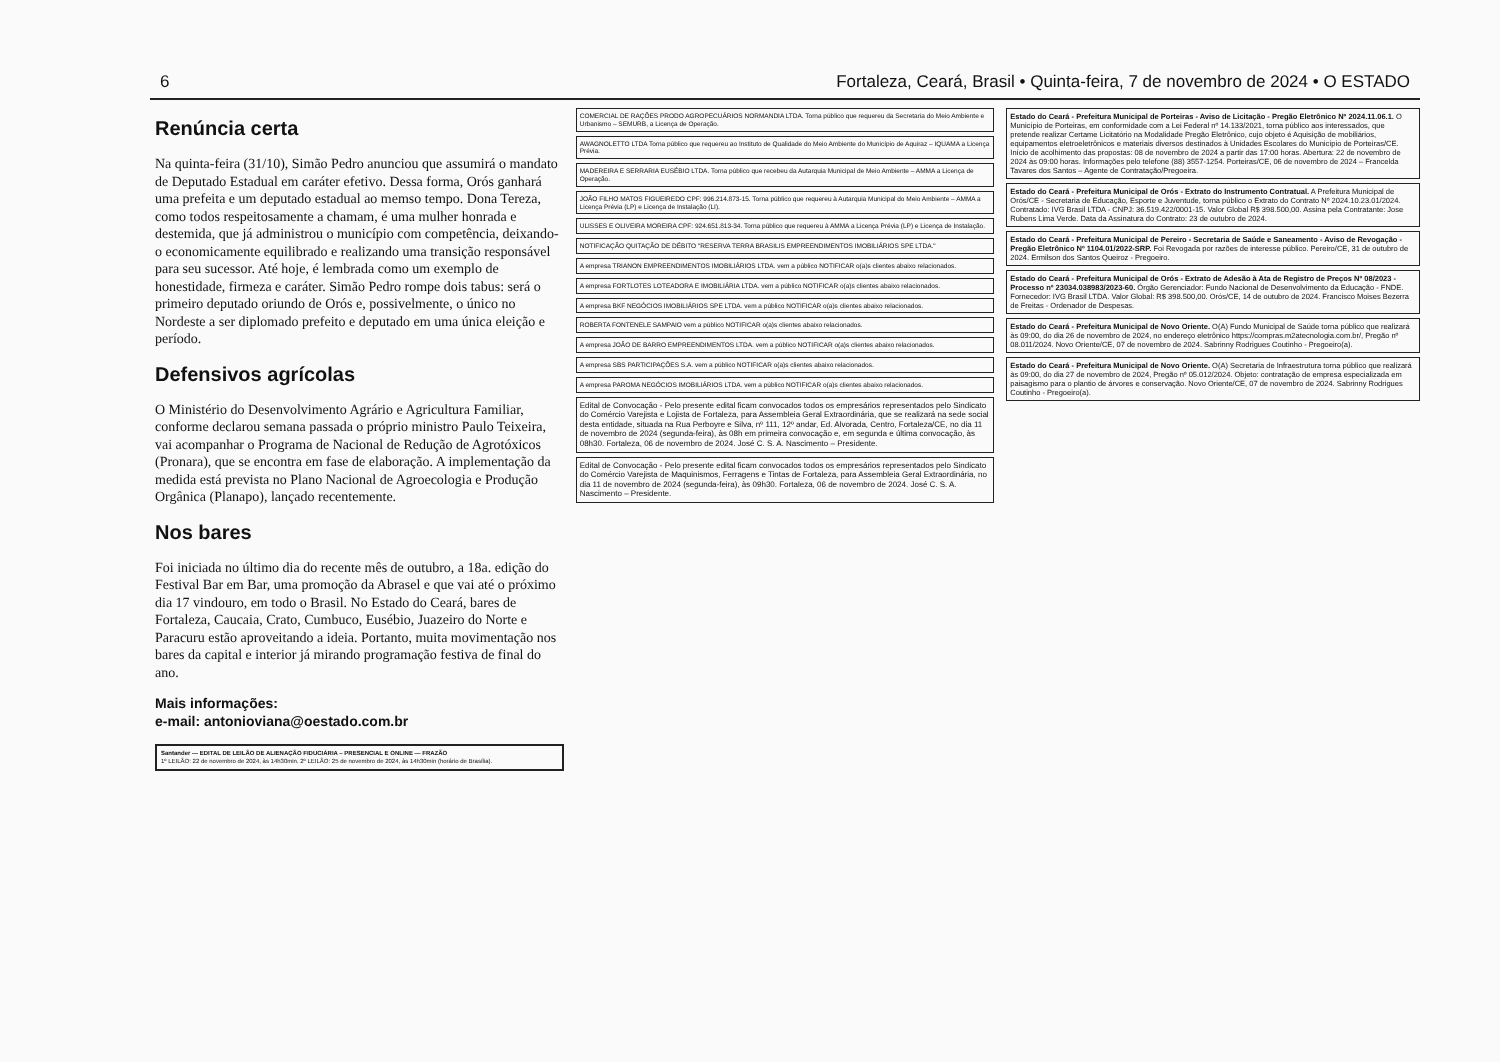6 Fortaleza, Ceará, Brasil • Quinta-feira, 7 de novembro de 2024 • O ESTADO
Renúncia certa
Na quinta-feira (31/10), Simão Pedro anunciou que assumirá o mandato de Deputado Estadual em caráter efetivo. Dessa forma, Orós ganhará uma prefeita e um deputado estadual ao memso tempo. Dona Tereza, como todos respeitosamente a chamam, é uma mulher honrada e destemida, que já administrou o município com competência, deixando-o economicamente equilibrado e realizando uma transição responsável para seu sucessor. Até hoje, é lembrada como um exemplo de honestidade, firmeza e caráter. Simão Pedro rompe dois tabus: será o primeiro deputado oriundo de Orós e, possivelmente, o único no Nordeste a ser diplomado prefeito e deputado em uma única eleição e período.
Defensivos agrícolas
O Ministério do Desenvolvimento Agrário e Agricultura Familiar, conforme declarou semana passada o próprio ministro Paulo Teixeira, vai acompanhar o Programa de Nacional de Redução de Agrotóxicos (Pronara), que se encontra em fase de elaboração. A implementação da medida está prevista no Plano Nacional de Agroecologia e Produção Orgânica (Planapo), lançado recentemente.
Nos bares
Foi iniciada no último dia do recente mês de outubro, a 18a. edição do Festival Bar em Bar, uma promoção da Abrasel e que vai até o próximo dia 17 vindouro, em todo o Brasil. No Estado do Ceará, bares de Fortaleza, Caucaia, Crato, Cumbuco, Eusébio, Juazeiro do Norte e Paracuru estão aproveitando a ideia. Portanto, muita movimentação nos bares da capital e interior já mirando programação festiva de final do ano.
Mais informações:
e-mail: antonioviana@oestado.com.br
Santander — EDITAL DE LEILÃO DE ALIENAÇÃO FIDUCIÁRIA – PRESENCIAL E ONLINE — FRAZÃO
1º LEILÃO: 22 de novembro de 2024, às 14h30min. 2º LEILÃO: 25 de novembro de 2024, às 14h30min (horário de Brasília).
COMERCIAL DE RAÇÕES PRODO AGROPECUÁRIOS NORMANDIA LTDA. Torna público que requereu da Secretaria do Meio Ambiente e Urbanismo – SEMURB, a Licença de Operação.
AWAGNOLETTO LTDA Torna público que requereu ao Instituto de Qualidade do Meio Ambiente do Município de Aquiraz – IQUAMA a Licença Prévia.
MADEREIRA E SERRARIA EUSÉBIO LTDA. Torna público que recebeu da Autarquia Municipal de Meio Ambiente – AMMA a Licença de Operação.
JOÃO FILHO MATOS FIGUEIREDO CPF: 996.214.873-15. Torna público que requereu à Autarquia Municipal do Meio Ambiente – AMMA a Licença Prévia (LP) e Licença de Instalação (LI).
ULISSES E OLIVEIRA MOREIRA CPF: 924.651.813-34. Torna público que requereu à AMMA a Licença Prévia (LP) e Licença de Instalação.
NOTIFICAÇÃO QUITAÇÃO DE DÉBITO "RESERVA TERRA BRASILIS EMPREENDIMENTOS IMOBILIÁRIOS SPE LTDA."
A empresa TRIANON EMPREENDIMENTOS IMOBILIÁRIOS LTDA. vem a público NOTIFICAR o(a)s clientes abaixo relacionados.
A empresa FORTLOTES LOTEADORA E IMOBILIÁRIA LTDA. vem a público NOTIFICAR o(a)s clientes abaixo relacionados.
A empresa BKF NEGÓCIOS IMOBILIÁRIOS SPE LTDA. vem a público NOTIFICAR o(a)s clientes abaixo relacionados.
ROBERTA FONTENELE SAMPAIO vem a público NOTIFICAR o(a)s clientes abaixo relacionados.
A empresa JOÃO DE BARRO EMPREENDIMENTOS LTDA. vem a público NOTIFICAR o(a)s clientes abaixo relacionados.
A empresa SBS PARTICIPAÇÕES S.A. vem a público NOTIFICAR o(a)s clientes abaixo relacionados.
A empresa PAROMA NEGÓCIOS IMOBILIÁRIOS LTDA. vem a público NOTIFICAR o(a)s clientes abaixo relacionados.
Edital de Convocação - Pelo presente edital ficam convocados todos os empresários representados pelo Sindicato do Comércio Varejista e Lojista de Fortaleza, para Assembleia Geral Extraordinária, que se realizará na sede social desta entidade, situada na Rua Perboyre e Silva, nº 111, 12º andar, Ed. Alvorada, Centro, Fortaleza/CE, no dia 11 de novembro de 2024 (segunda-feira), às 08h em primeira convocação e, em segunda e última convocação, às 08h30. Fortaleza, 06 de novembro de 2024. José C. S. A. Nascimento – Presidente.
Edital de Convocação - Pelo presente edital ficam convocados todos os empresários representados pelo Sindicato do Comércio Varejista de Maquinismos, Ferragens e Tintas de Fortaleza, para Assembleia Geral Extraordinária, no dia 11 de novembro de 2024 (segunda-feira), às 09h30. Fortaleza, 06 de novembro de 2024. José C. S. A. Nascimento – Presidente.
Estado do Ceará - Prefeitura Municipal de Porteiras - Aviso de Licitação - Pregão Eletrônico Nº 2024.11.06.1. O Município de Porteiras, em conformidade com a Lei Federal nº 14.133/2021, torna público aos interessados, que pretende realizar Certame Licitatório na Modalidade Pregão Eletrônico, cujo objeto é Aquisição de mobiliários, equipamentos eletroeletrônicos e materiais diversos destinados à Unidades Escolares do Município de Porteiras/CE. Início de acolhimento das propostas: 08 de novembro de 2024 a partir das 17:00 horas. Abertura: 22 de novembro de 2024 às 09:00 horas. Informações pelo telefone (88) 3557-1254. Porteiras/CE, 06 de novembro de 2024 – Francelda Tavares dos Santos – Agente de Contratação/Pregoeira.
Estado do Ceará - Prefeitura Municipal de Orós - Extrato do Instrumento Contratual. A Prefeitura Municipal de Orós/CE - Secretaria de Educação, Esporte e Juventude, torna público o Extrato do Contrato Nº 2024.10.23.01/2024. Contratado: IVG Brasil LTDA - CNPJ: 36.519.422/0001-15. Valor Global R$ 398.500,00. Assina pela Contratante: Jose Rubens Lima Verde. Data da Assinatura do Contrato: 23 de outubro de 2024.
Estado do Ceará - Prefeitura Municipal de Pereiro - Secretaria de Saúde e Saneamento - Aviso de Revogação - Pregão Eletrônico Nº 1104.01/2022-SRP. Foi Revogada por razões de interesse público. Pereiro/CE, 31 de outubro de 2024. Ermilson dos Santos Queiroz - Pregoeiro.
Estado do Ceará - Prefeitura Municipal de Orós - Extrato de Adesão à Ata de Registro de Preços Nº 08/2023 - Processo nº 23034.038983/2023-60. Órgão Gerenciador: Fundo Nacional de Desenvolvimento da Educação - FNDE. Fornecedor: IVG Brasil LTDA. Valor Global: R$ 398.500,00. Orós/CE, 14 de outubro de 2024. Francisco Moises Bezerra de Freitas - Ordenador de Despesas.
Estado do Ceará - Prefeitura Municipal de Novo Oriente. O(A) Fundo Municipal de Saúde torna público que realizará às 09:00, do dia 26 de novembro de 2024, no endereço eletrônico https://compras.m2atecnologia.com.br/, Pregão nº 08.011/2024. Novo Oriente/CE, 07 de novembro de 2024. Sabrinny Rodrigues Coutinho - Pregoeiro(a).
Estado do Ceará - Prefeitura Municipal de Novo Oriente. O(A) Secretaria de Infraestrutura torna público que realizará às 09:00, do dia 27 de novembro de 2024, Pregão nº 05.012/2024. Objeto: contratação de empresa especializada em paisagismo para o plantio de árvores e conservação. Novo Oriente/CE, 07 de novembro de 2024. Sabrinny Rodrigues Coutinho - Pregoeiro(a).